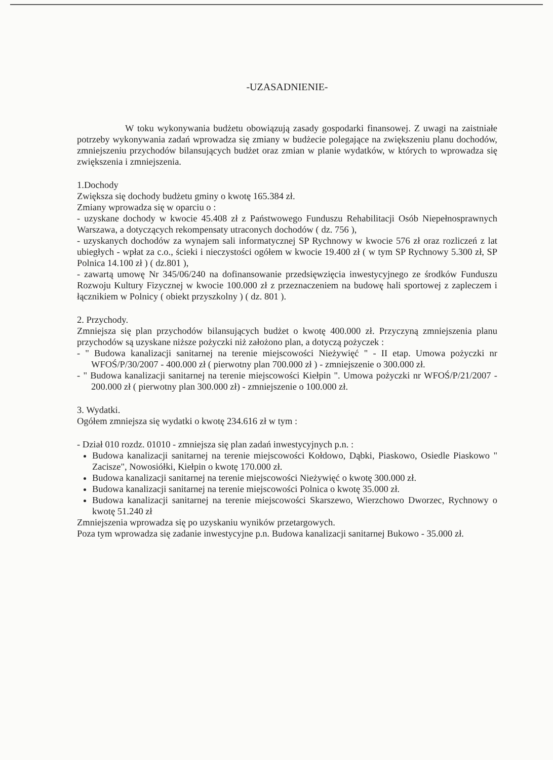-UZASADNIENIE-
W toku wykonywania budżetu obowiązują zasady gospodarki finansowej. Z uwagi na zaistniałe potrzeby wykonywania zadań wprowadza się zmiany w budżecie polegające na zwiększeniu planu dochodów, zmniejszeniu przychodów bilansujących budżet oraz zmian w planie wydatków, w których to wprowadza się zwiększenia i zmniejszenia.
1.Dochody
Zwiększa się dochody budżetu gminy o kwotę 165.384 zł.
Zmiany wprowadza się w oparciu o :
- uzyskane dochody w kwocie 45.408 zł z Państwowego Funduszu Rehabilitacji Osób Niepełnosprawnych Warszawa, a dotyczących rekompensaty utraconych dochodów ( dz. 756 ),
- uzyskanych dochodów za wynajem sali informatycznej SP Rychnowy w kwocie 576 zł oraz rozliczeń z lat ubiegłych - wpłat za c.o., ścieki i nieczystości ogółem w kwocie 19.400 zł ( w tym SP Rychnowy 5.300 zł, SP Polnica 14.100 zł ) ( dz.801 ),
- zawartą umowę Nr 345/06/240 na dofinansowanie przedsięwzięcia inwestycyjnego ze środków Funduszu Rozwoju Kultury Fizycznej w kwocie 100.000 zł z przeznaczeniem na budowę hali sportowej z zapleczem i łącznikiem w Polnicy ( obiekt przyszkolny ) ( dz. 801 ).
2. Przychody.
Zmniejsza się plan przychodów bilansujących budżet o kwotę 400.000 zł. Przyczyną zmniejszenia planu przychodów są uzyskane niższe pożyczki niż założono plan, a dotyczą pożyczek :
- " Budowa kanalizacji sanitarnej na terenie miejscowości Nieżywięć " - II etap. Umowa pożyczki nr WFOŚ/P/30/2007 - 400.000 zł ( pierwotny plan 700.000 zł ) - zmniejszenie o 300.000 zł.
- " Budowa kanalizacji sanitarnej na terenie miejscowości Kiełpin ". Umowa pożyczki nr WFOŚ/P/21/2007 - 200.000 zł ( pierwotny plan 300.000 zł) - zmniejszenie o 100.000 zł.
3. Wydatki.
Ogółem zmniejsza się wydatki o kwotę 234.616 zł w tym :
- Dział 010 rozdz. 01010 - zmniejsza się plan zadań inwestycyjnych p.n. :
Budowa kanalizacji sanitarnej na terenie miejscowości Kołdowo, Dąbki, Piaskowo, Osiedle Piaskowo " Zacisze", Nowosiółki, Kiełpin o kwotę 170.000 zł.
Budowa kanalizacji sanitarnej na terenie miejscowości Nieżywięć o kwotę 300.000 zł.
Budowa kanalizacji sanitarnej na terenie miejscowości Polnica o kwotę 35.000 zł.
Budowa kanalizacji sanitarnej na terenie miejscowości Skarszewo, Wierzchowo Dworzec, Rychnowy o kwotę 51.240 zł
Zmniejszenia wprowadza się po uzyskaniu wyników przetargowych.
Poza tym wprowadza się zadanie inwestycyjne p.n. Budowa kanalizacji sanitarnej Bukowo - 35.000 zł.